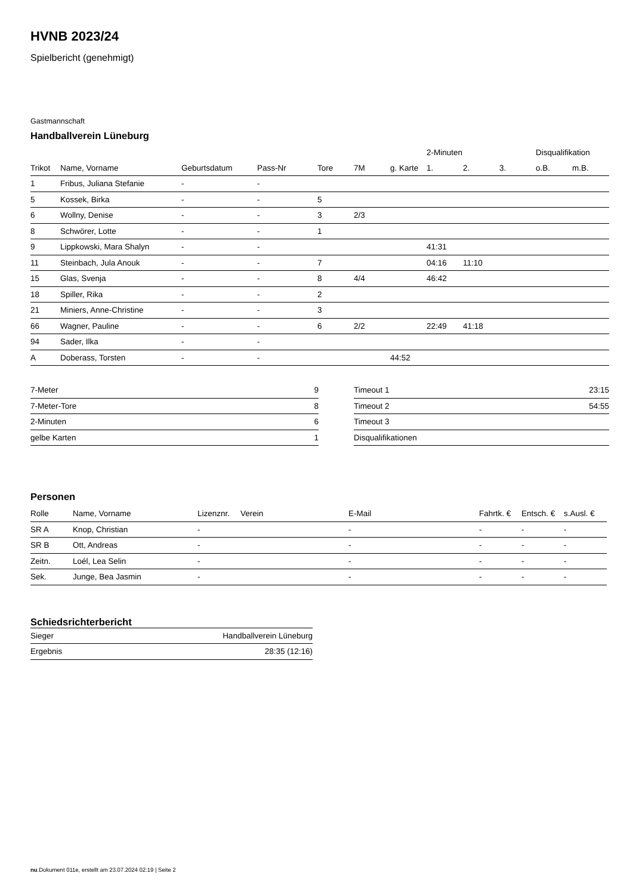HVNB 2023/24
Spielbericht (genehmigt)
Gastmannschaft
Handballverein Lüneburg
| | | | | | | | 2-Minuten | | | Disqualifikation | |
| --- | --- | --- | --- | --- | --- | --- | --- | --- | --- | --- | --- |
| Trikot | Name, Vorname | Geburtsdatum | Pass-Nr | Tore | 7M | g. Karte | 1. | 2. | 3. | o.B. | m.B. |
| 1 | Fribus, Juliana Stefanie | - | - | | | | | | | | |
| 5 | Kossek, Birka | - | - | 5 | | | | | | | |
| 6 | Wollny, Denise | - | - | 3 | 2/3 | | | | | | |
| 8 | Schwörer, Lotte | - | - | 1 | | | | | | | |
| 9 | Lippkowski, Mara Shalyn | - | - | | | | 41:31 | | | | |
| 11 | Steinbach, Jula Anouk | - | - | 7 | | | 04:16 | 11:10 | | | |
| 15 | Glas, Svenja | - | - | 8 | 4/4 | | 46:42 | | | | |
| 18 | Spiller, Rika | - | - | 2 | | | | | | | |
| 21 | Miniers, Anne-Christine | - | - | 3 | | | | | | | |
| 66 | Wagner, Pauline | - | - | 6 | 2/2 | | 22:49 | 41:18 | | | |
| 94 | Sader, Ilka | - | - | | | | | | | | |
| A | Doberass, Torsten | - | - | | | 44:52 | | | | | |
| 7-Meter | 9 |
| 7-Meter-Tore | 8 |
| 2-Minuten | 6 |
| gelbe Karten | 1 |
| Timeout 1 | 23:15 |
| Timeout 2 | 54:55 |
| Timeout 3 | |
| Disqualifikationen | |
Personen
| Rolle | Name, Vorname | Lizenznr. | Verein | E-Mail | Fahrtk. € | Entsch. € | s.Ausl. € |
| --- | --- | --- | --- | --- | --- | --- | --- |
| SR A | Knop, Christian | - | | - | - | - | - |
| SR B | Ott, Andreas | - | | - | - | - | - |
| Zeitn. | Loél, Lea Selin | - | | - | - | - | - |
| Sek. | Junge, Bea Jasmin | - | | - | - | - | - |
Schiedsrichterbericht
| Sieger | Handballverein Lüneburg |
| Ergebnis | 28:35 (12:16) |
nu.Dokument 011e, erstellt am 23.07.2024 02:19 | Seite 2